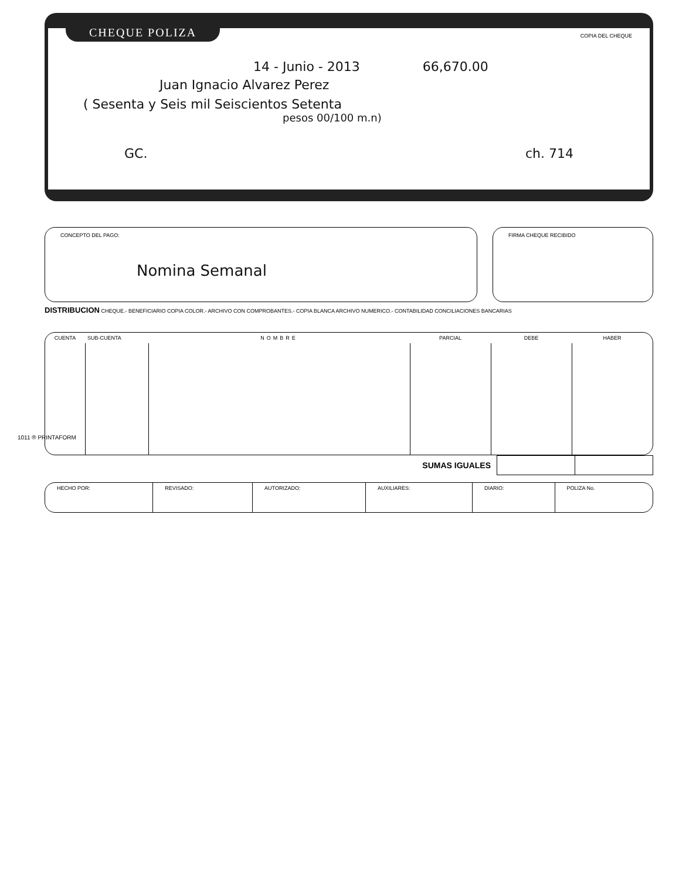CHEQUE POLIZA COPIA DEL CHEQUE
14 - Junio - 2013 66,670.00
Juan Ignacio Alvarez Perez
( Sesenta y Seis mil Seiscientos Setenta
pesos 00/100 m.n)
GC. ch. 714
CONCEPTO DEL PAGO:
Nomina Semanal
FIRMA CHEQUE RECIBIDO
DISTRIBUCION CHEQUE.- BENEFICIARIO COPIA COLOR.- ARCHIVO CON COMPROBANTES.- COPIA BLANCA ARCHIVO NUMERICO.- CONTABILIDAD CONCILIACIONES BANCARIAS
| CUENTA | SUB-CUENTA | NOMBRE | PARCIAL | DEBE | HABER |
| --- | --- | --- | --- | --- | --- |
| SUMAS IGUALES | | |
| HECHO POR: | REVISADO: | AUTORIZADO: | AUXILIARES: | DIARIO: | POLIZA No. |
1011 ® PRINTAFORM